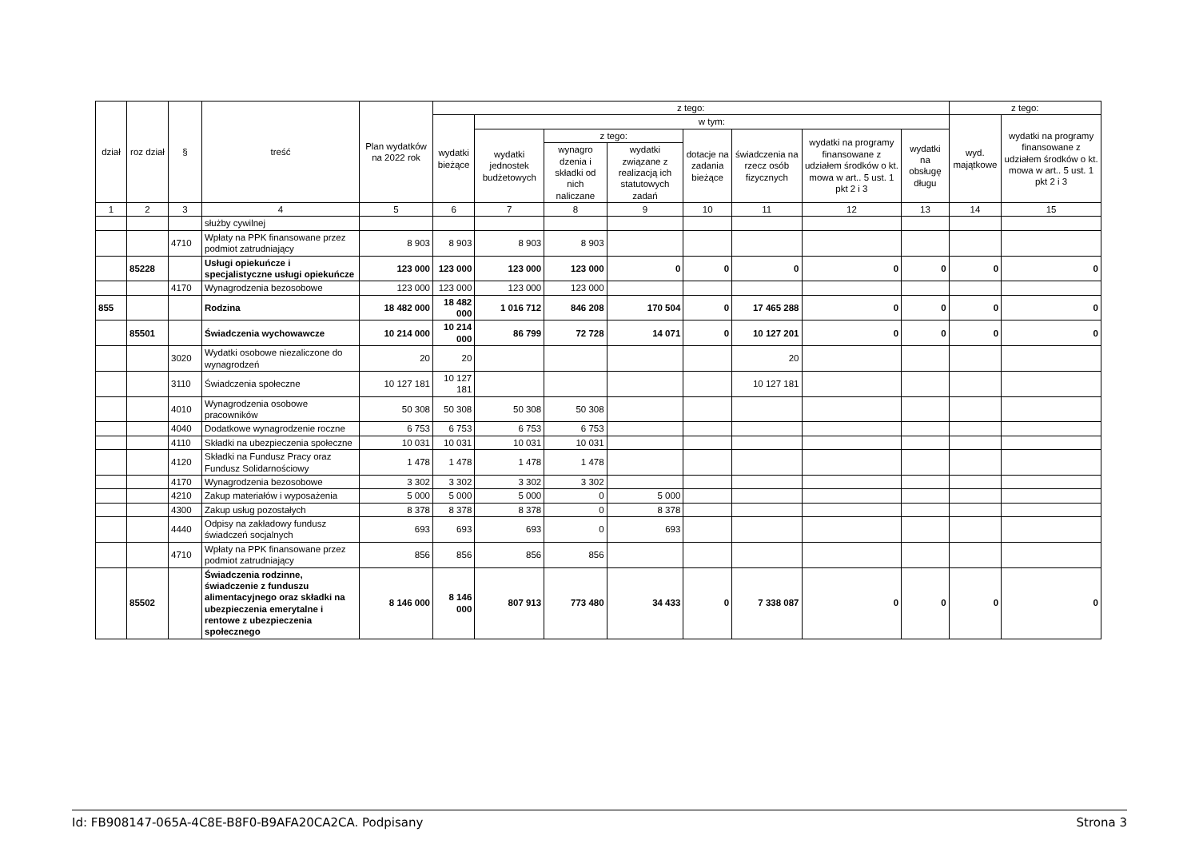| dział | roz dział | § | treść | Plan wydatków na 2022 rok | z tego: | | | | | | | | z tego: | |
| --- | --- | --- | --- | --- | --- | --- | --- | --- | --- | --- | --- | --- | --- | --- |
| | | | | | wydatki bieżące | w tym: | | | | | | | wyd. majątkowe | wydatki na programy finansowane z udziałem środków o kt. mowa w art.. 5 ust. 1 pkt 2 i 3 |
| | | | | | | wydatki jednostek budżetowych | z tego: | | dotacje na zadania bieżące | świadczenia na rzecz osób fizycznych | wydatki na programy finansowane z udziałem środków o kt. mowa w art.. 5 ust. 1 pkt 2 i 3 | wydatki na obsługę długu | | |
| | | | | | | | wynagro dzenia i składki od nich naliczane | wydatki związane z realizacją ich statutowych zadań | | | | | | |
| 1 | 2 | 3 | 4 | 5 | 6 | 7 | 8 | 9 | 10 | 11 | 12 | 13 | 14 | 15 |
| | | | służby cywilnej | | | | | | | | | | | |
| | | 4710 | Wpłaty na PPK finansowane przez podmiot zatrudniający | 8 903 | 8 903 | 8 903 | 8 903 | | | | | | | |
| | 85228 | | Usługi opiekuńcze i specjalistyczne usługi opiekuńcze | 123 000 | 123 000 | 123 000 | 123 000 | 0 | 0 | 0 | 0 | 0 | 0 | 0 |
| | | 4170 | Wynagrodzenia bezosobowe | 123 000 | 123 000 | 123 000 | 123 000 | | | | | | | |
| 855 | | | Rodzina | 18 482 000 | 18 482 000 | 1 016 712 | 846 208 | 170 504 | 0 | 17 465 288 | 0 | 0 | 0 | 0 |
| | 85501 | | Świadczenia wychowawcze | 10 214 000 | 10 214 000 | 86 799 | 72 728 | 14 071 | 0 | 10 127 201 | 0 | 0 | 0 | 0 |
| | | 3020 | Wydatki osobowe niezaliczone do wynagrodzeń | 20 | 20 | | | | | 20 | | | | |
| | | 3110 | Świadczenia społeczne | 10 127 181 | 10 127 181 | | | | | 10 127 181 | | | | |
| | | 4010 | Wynagrodzenia osobowe pracowników | 50 308 | 50 308 | 50 308 | 50 308 | | | | | | | |
| | | 4040 | Dodatkowe wynagrodzenie roczne | 6 753 | 6 753 | 6 753 | 6 753 | | | | | | | |
| | | 4110 | Składki na ubezpieczenia społeczne | 10 031 | 10 031 | 10 031 | 10 031 | | | | | | | |
| | | 4120 | Składki na Fundusz Pracy oraz Fundusz Solidarnościowy | 1 478 | 1 478 | 1 478 | 1 478 | | | | | | | |
| | | 4170 | Wynagrodzenia bezosobowe | 3 302 | 3 302 | 3 302 | 3 302 | | | | | | | |
| | | 4210 | Zakup materiałów i wyposażenia | 5 000 | 5 000 | 5 000 | 0 | 5 000 | | | | | | |
| | | 4300 | Zakup usług pozostałych | 8 378 | 8 378 | 8 378 | 0 | 8 378 | | | | | | |
| | | 4440 | Odpisy na zakładowy fundusz świadczeń socjalnych | 693 | 693 | 693 | 0 | 693 | | | | | | |
| | | 4710 | Wpłaty na PPK finansowane przez podmiot zatrudniający | 856 | 856 | 856 | 856 | | | | | | | |
| | 85502 | | Świadczenia rodzinne, świadczenie z funduszu alimentacyjnego oraz składki na ubezpieczenia emerytalne i rentowe z ubezpieczenia społecznego | 8 146 000 | 8 146 000 | 807 913 | 773 480 | 34 433 | 0 | 7 338 087 | 0 | 0 | 0 | 0 |
Id: FB908147-065A-4C8E-B8F0-B9AFA20CA2CA. Podpisany Strona 3